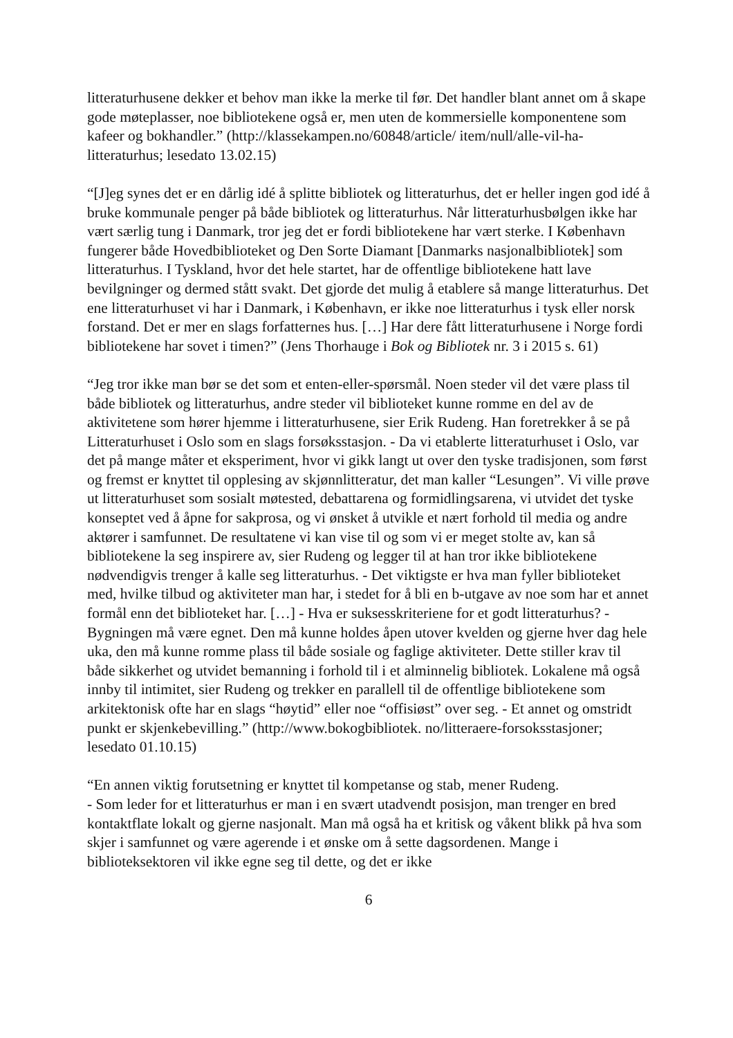litteraturhusene dekker et behov man ikke la merke til før. Det handler blant annet om å skape gode møteplasser, noe bibliotekene også er, men uten de kommersielle komponentene som kafeer og bokhandler.” (http://klassekampen.no/60848/article/ item/null/alle-vil-ha-litteraturhus; lesedato 13.02.15)
“[J]eg synes det er en dårlig idé å splitte bibliotek og litteraturhus, det er heller ingen god idé å bruke kommunale penger på både bibliotek og litteraturhus. Når litteraturhusbølgen ikke har vært særlig tung i Danmark, tror jeg det er fordi bibliotekene har vært sterke. I København fungerer både Hovedbiblioteket og Den Sorte Diamant [Danmarks nasjonalbibliotek] som litteraturhus. I Tyskland, hvor det hele startet, har de offentlige bibliotekene hatt lave bevilgninger og dermed stått svakt. Det gjorde det mulig å etablere så mange litteraturhus. Det ene litteraturhuset vi har i Danmark, i København, er ikke noe litteraturhus i tysk eller norsk forstand. Det er mer en slags forfatternes hus. […] Har dere fått litteraturhusene i Norge fordi bibliotekene har sovet i timen?” (Jens Thorhauge i Bok og Bibliotek nr. 3 i 2015 s. 61)
“Jeg tror ikke man bør se det som et enten-eller-spørsmål. Noen steder vil det være plass til både bibliotek og litteraturhus, andre steder vil biblioteket kunne romme en del av de aktivitetene som hører hjemme i litteraturhusene, sier Erik Rudeng. Han foretrekker å se på Litteraturhuset i Oslo som en slags forsøksstasjon. - Da vi etablerte litteraturhuset i Oslo, var det på mange måter et eksperiment, hvor vi gikk langt ut over den tyske tradisjonen, som først og fremst er knyttet til opplesing av skjønnlitteratur, det man kaller “Lesungen”. Vi ville prøve ut litteraturhuset som sosialt møtested, debattarena og formidlingsarena, vi utvidet det tyske konseptet ved å åpne for sakprosa, og vi ønsket å utvikle et nært forhold til media og andre aktører i samfunnet. De resultatene vi kan vise til og som vi er meget stolte av, kan så bibliotekene la seg inspirere av, sier Rudeng og legger til at han tror ikke bibliotekene nødvendigvis trenger å kalle seg litteraturhus. - Det viktigste er hva man fyller biblioteket med, hvilke tilbud og aktiviteter man har, i stedet for å bli en b-utgave av noe som har et annet formål enn det biblioteket har. […] - Hva er suksesskriteriene for et godt litteraturhus? - Bygningen må være egnet. Den må kunne holdes åpen utover kvelden og gjerne hver dag hele uka, den må kunne romme plass til både sosiale og faglige aktiviteter. Dette stiller krav til både sikkerhet og utvidet bemanning i forhold til i et alminnelig bibliotek. Lokalene må også innby til intimitet, sier Rudeng og trekker en parallell til de offentlige bibliotekene som arkitektonisk ofte har en slags “høytid” eller noe “offisiøst” over seg. - Et annet og omstridt punkt er skjenkebevilling.” (http://www.bokogbibliotek. no/litteraere-forsoksstasjoner; lesedato 01.10.15)
“En annen viktig forutsetning er knyttet til kompetanse og stab, mener Rudeng.
- Som leder for et litteraturhus er man i en svært utadvendt posisjon, man trenger en bred kontaktflate lokalt og gjerne nasjonalt. Man må også ha et kritisk og våkent blikk på hva som skjer i samfunnet og være agerende i et ønske om å sette dagsordenen. Mange i biblioteksektoren vil ikke egne seg til dette, og det er ikke
6